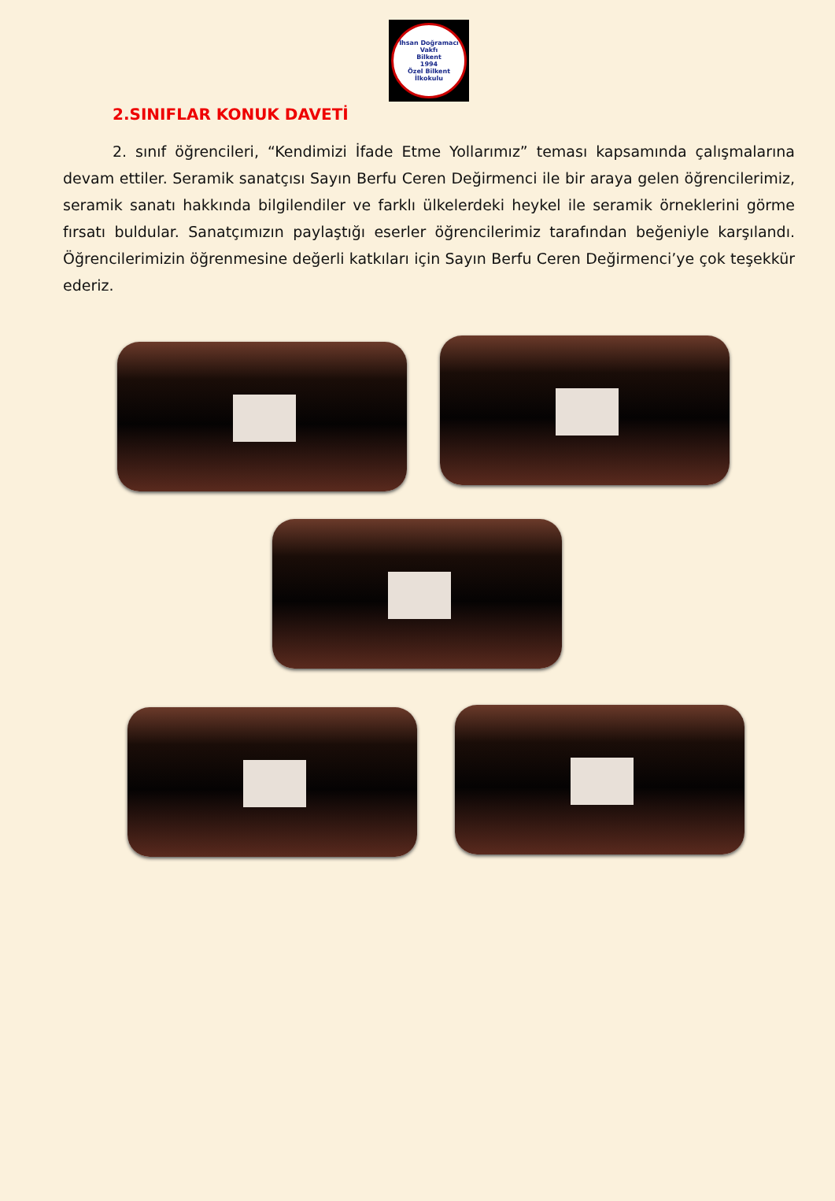İhsan Doğramacı Vakfı
Bilkent
1994
Özel Bilkent İlkokulu
2.SINIFLAR KONUK DAVETİ
2. sınıf öğrencileri, “Kendimizi İfade Etme Yollarımız” teması kapsamında çalışmalarına devam ettiler. Seramik sanatçısı Sayın Berfu Ceren Değirmenci ile bir araya gelen öğrencilerimiz, seramik sanatı hakkında bilgilendiler ve farklı ülkelerdeki heykel ile seramik örneklerini görme fırsatı buldular. Sanatçımızın paylaştığı eserler öğrencilerimiz tarafından beğeniyle karşılandı. Öğrencilerimizin öğrenmesine değerli katkıları için Sayın Berfu Ceren Değirmenci’ye çok teşekkür ederiz.